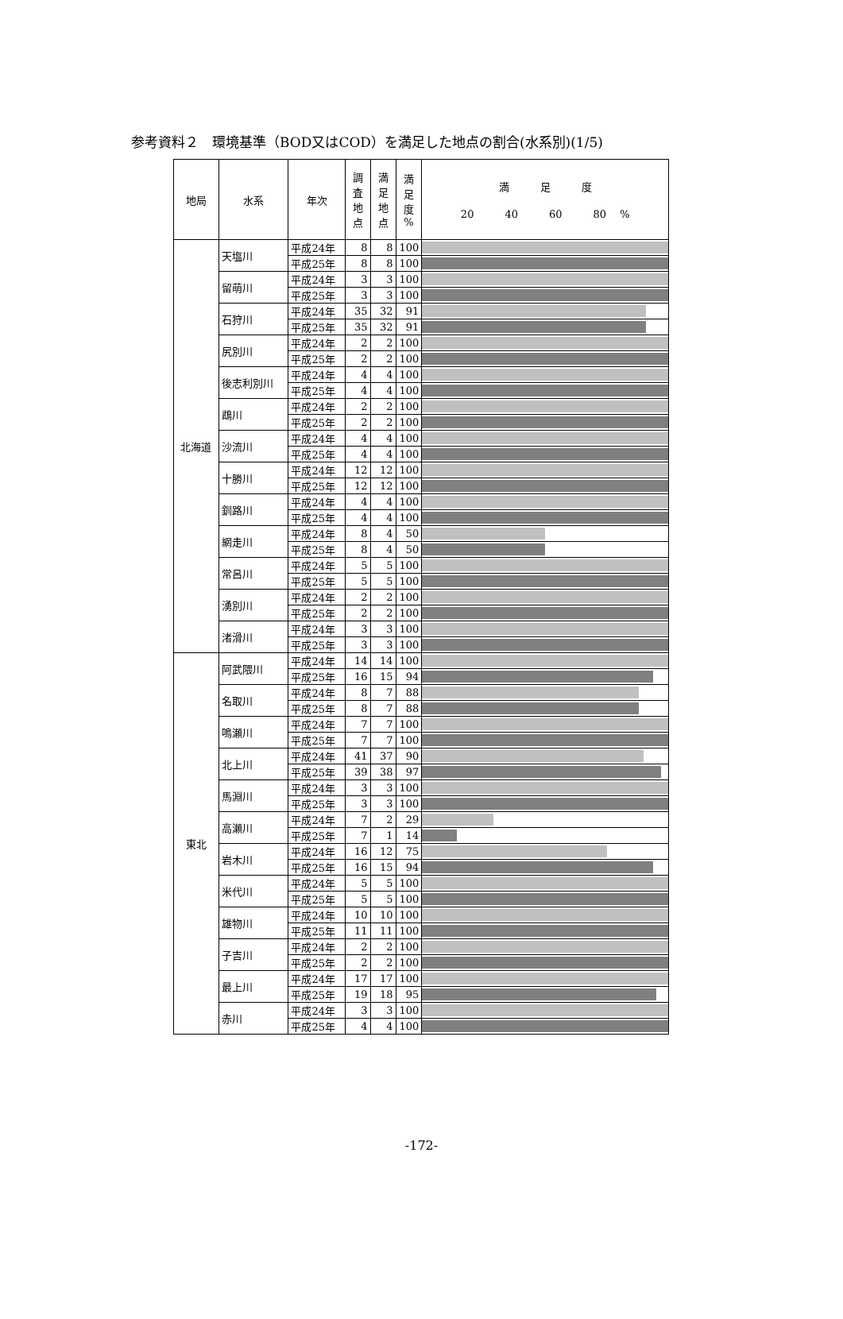参考資料２　環境基準（BOD又はCOD）を満足した地点の割合(水系別)(1/5)
| 地局 | 水系 | 年次 | 調 査 地 点 | 満 足 地 点 | 満 足 度 % | 満 足 度 20 40 60 80 % |
| --- | --- | --- | --- | --- | --- | --- |
| 北海道 | 天塩川 | 平成24年 | 8 | 8 | 100 | |
| | | 平成25年 | 8 | 8 | 100 | |
| | 留萌川 | 平成24年 | 3 | 3 | 100 | |
| | | 平成25年 | 3 | 3 | 100 | |
| | 石狩川 | 平成24年 | 35 | 32 | 91 | |
| | | 平成25年 | 35 | 32 | 91 | |
| | 尻別川 | 平成24年 | 2 | 2 | 100 | |
| | | 平成25年 | 2 | 2 | 100 | |
| | 後志利別川 | 平成24年 | 4 | 4 | 100 | |
| | | 平成25年 | 4 | 4 | 100 | |
| | 鵡川 | 平成24年 | 2 | 2 | 100 | |
| | | 平成25年 | 2 | 2 | 100 | |
| | 沙流川 | 平成24年 | 4 | 4 | 100 | |
| | | 平成25年 | 4 | 4 | 100 | |
| | 十勝川 | 平成24年 | 12 | 12 | 100 | |
| | | 平成25年 | 12 | 12 | 100 | |
| | 釧路川 | 平成24年 | 4 | 4 | 100 | |
| | | 平成25年 | 4 | 4 | 100 | |
| | 網走川 | 平成24年 | 8 | 4 | 50 | |
| | | 平成25年 | 8 | 4 | 50 | |
| | 常呂川 | 平成24年 | 5 | 5 | 100 | |
| | | 平成25年 | 5 | 5 | 100 | |
| | 湧別川 | 平成24年 | 2 | 2 | 100 | |
| | | 平成25年 | 2 | 2 | 100 | |
| | 渚滑川 | 平成24年 | 3 | 3 | 100 | |
| | | 平成25年 | 3 | 3 | 100 | |
| 東北 | 阿武隈川 | 平成24年 | 14 | 14 | 100 | |
| | | 平成25年 | 16 | 15 | 94 | |
| | 名取川 | 平成24年 | 8 | 7 | 88 | |
| | | 平成25年 | 8 | 7 | 88 | |
| | 鳴瀬川 | 平成24年 | 7 | 7 | 100 | |
| | | 平成25年 | 7 | 7 | 100 | |
| | 北上川 | 平成24年 | 41 | 37 | 90 | |
| | | 平成25年 | 39 | 38 | 97 | |
| | 馬淵川 | 平成24年 | 3 | 3 | 100 | |
| | | 平成25年 | 3 | 3 | 100 | |
| | 高瀬川 | 平成24年 | 7 | 2 | 29 | |
| | | 平成25年 | 7 | 1 | 14 | |
| | 岩木川 | 平成24年 | 16 | 12 | 75 | |
| | | 平成25年 | 16 | 15 | 94 | |
| | 米代川 | 平成24年 | 5 | 5 | 100 | |
| | | 平成25年 | 5 | 5 | 100 | |
| | 雄物川 | 平成24年 | 10 | 10 | 100 | |
| | | 平成25年 | 11 | 11 | 100 | |
| | 子吉川 | 平成24年 | 2 | 2 | 100 | |
| | | 平成25年 | 2 | 2 | 100 | |
| | 最上川 | 平成24年 | 17 | 17 | 100 | |
| | | 平成25年 | 19 | 18 | 95 | |
| | 赤川 | 平成24年 | 3 | 3 | 100 | |
| | | 平成25年 | 4 | 4 | 100 | |
-172-